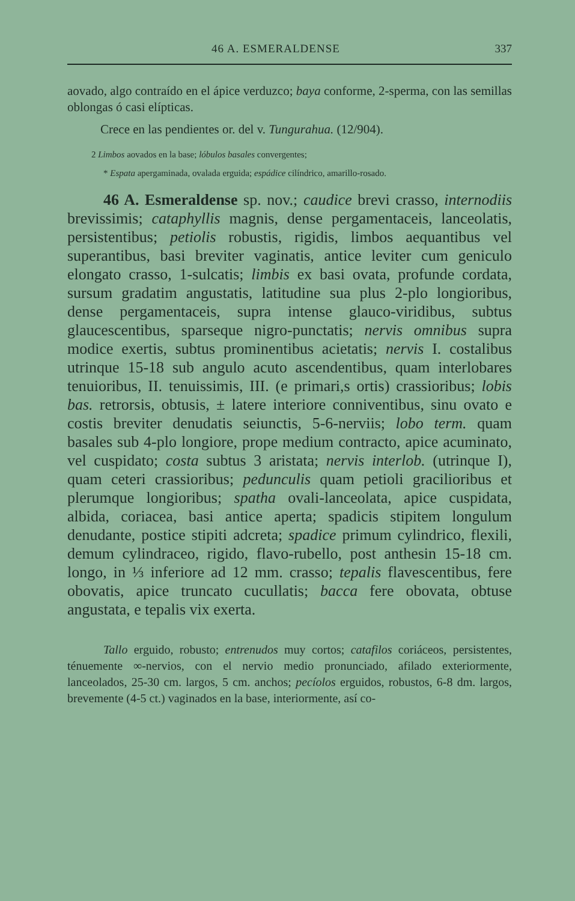46 A. ESMERALDENSE 337
aovado, algo contraído en el ápice verduzco; baya conforme, 2-sperma, con las semillas oblongas ó casi elípticas.
Crece en las pendientes or. del v. Tungurahua. (12/904).
2 Limbos aovados en la base; lóbulos basales convergentes;
* Espata apergaminada, ovalada erguida; espádice cilíndrico, amarillo-rosado.
46 A. Esmeraldense sp. nov.; caudice brevi crasso, internodiis brevissimis; cataphyllis magnis, dense pergamentaceis, lanceolatis, persistentibus; petiolis robustis, rigidis, limbos aequantibus vel superantibus, basi breviter vaginatis, antice leviter cum geniculo elongato crasso, 1-sulcatis; limbis ex basi ovata, profunde cordata, sursum gradatim angustatis, latitudine sua plus 2-plo longioribus, dense pergamentaceis, supra intense glauco-viridibus, subtus glaucescentibus, sparseque nigro-punctatis; nervis omnibus supra modice exertis, subtus prominentibus acietatis; nervis I. costalibus utrinque 15-18 sub angulo acuto ascendentibus, quam interlobares tenuioribus, II. tenuissimis, III. (e primari,s ortis) crassioribus; lobis bas. retrorsis, obtusis, ± latere interiore conniventibus, sinu ovato e costis breviter denudatis seiunctis, 5-6-nerviis; lobo term. quam basales sub 4-plo longiore, prope medium contracto, apice acuminato, vel cuspidato; costa subtus 3 aristata; nervis interlob. (utrinque I), quam ceteri crassioribus; pedunculis quam petioli gracilioribus et plerumque longioribus; spatha ovali-lanceolata, apice cuspidata, albida, coriacea, basi antice aperta; spadicis stipitem longulum denudante, postice stipiti adcreta; spadice primum cylindrico, flexili, demum cylindraceo, rigido, flavo-rubello, post anthesin 15-18 cm. longo, in ⅓ inferiore ad 12 mm. crasso; tepalis flavescentibus, fere obovatis, apice truncato cucullatis; bacca fere obovata, obtuse angustata, e tepalis vix exerta.
Tallo erguido, robusto; entrenudos muy cortos; catafilos coriáceos, persistentes, ténuemente ∞-nervios, con el nervio medio pronunciado, afilado exteriormente, lanceolados, 25-30 cm. largos, 5 cm. anchos; pecíolos erguidos, robustos, 6-8 dm. largos, brevemente (4-5 ct.) vaginados en la base, interiormente, así co-